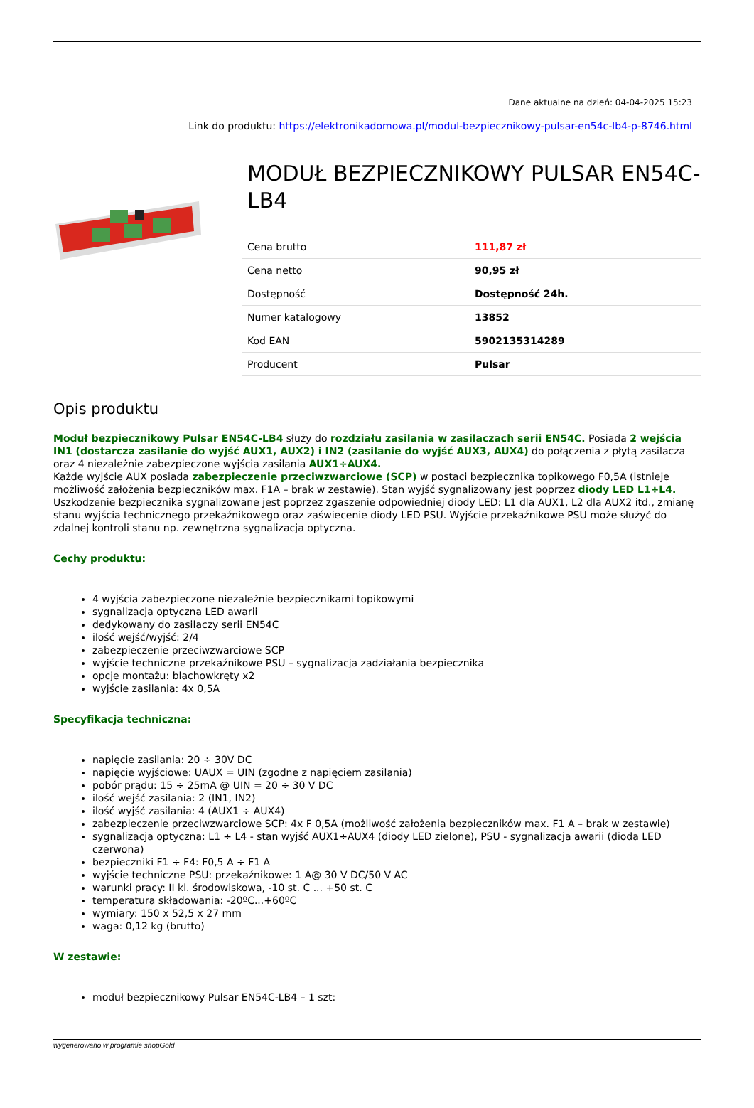Dane aktualne na dzień: 04-04-2025 15:23
Link do produktu: https://elektronikadomowa.pl/modul-bezpiecznikowy-pulsar-en54c-lb4-p-8746.html
MODUŁ BEZPIECZNIKOWY PULSAR EN54C-LB4
| Cena brutto | 111,87 zł |
| Cena netto | 90,95 zł |
| Dostępność | Dostępność 24h. |
| Numer katalogowy | 13852 |
| Kod EAN | 5902135314289 |
| Producent | Pulsar |
Opis produktu
Moduł bezpiecznikowy Pulsar EN54C-LB4 służy do rozdziału zasilania w zasilaczach serii EN54C. Posiada 2 wejścia IN1 (dostarcza zasilanie do wyjść AUX1, AUX2) i IN2 (zasilanie do wyjść AUX3, AUX4) do połączenia z płytą zasilacza oraz 4 niezależnie zabezpieczone wyjścia zasilania AUX1÷AUX4.
Każde wyjście AUX posiada zabezpieczenie przeciwzwarciowe (SCP) w postaci bezpiecznika topikowego F0,5A (istnieje możliwość założenia bezpieczników max. F1A – brak w zestawie). Stan wyjść sygnalizowany jest poprzez diody LED L1÷L4.
Uszkodzenie bezpiecznika sygnalizowane jest poprzez zgaszenie odpowiedniej diody LED: L1 dla AUX1, L2 dla AUX2 itd., zmianę stanu wyjścia technicznego przekaźnikowego oraz zaświecenie diody LED PSU. Wyjście przekaźnikowe PSU może służyć do zdalnej kontroli stanu np. zewnętrzna sygnalizacja optyczna.
Cechy produktu:
4 wyjścia zabezpieczone niezależnie bezpiecznikami topikowymi
sygnalizacja optyczna LED awarii
dedykowany do zasilaczy serii EN54C
ilość wejść/wyjść: 2/4
zabezpieczenie przeciwzwarciowe SCP
wyjście techniczne przekaźnikowe PSU – sygnalizacja zadziałania bezpiecznika
opcje montażu: blachowkręty x2
wyjście zasilania: 4x 0,5A
Specyfikacja techniczna:
napięcie zasilania: 20 ÷ 30V DC
napięcie wyjściowe: UAUX = UIN (zgodne z napięciem zasilania)
pobór prądu: 15 ÷ 25mA @ UIN = 20 ÷ 30 V DC
ilość wejść zasilania: 2 (IN1, IN2)
ilość wyjść zasilania: 4 (AUX1 ÷ AUX4)
zabezpieczenie przeciwzwarciowe SCP: 4x F 0,5A (możliwość założenia bezpieczników max. F1 A – brak w zestawie)
sygnalizacja optyczna: L1 ÷ L4 - stan wyjść AUX1÷AUX4 (diody LED zielone), PSU - sygnalizacja awarii (dioda LED czerwona)
bezpieczniki F1 ÷ F4: F0,5 A ÷ F1 A
wyjście techniczne PSU: przekaźnikowe: 1 A@ 30 V DC/50 V AC
warunki pracy: II kl. środowiskowa, -10 st. C ... +50 st. C
temperatura składowania: -20ºC...+60ºC
wymiary: 150 x 52,5 x 27 mm
waga: 0,12 kg (brutto)
W zestawie:
moduł bezpiecznikowy Pulsar EN54C-LB4 – 1 szt:
wygenerowano w programie shopGold